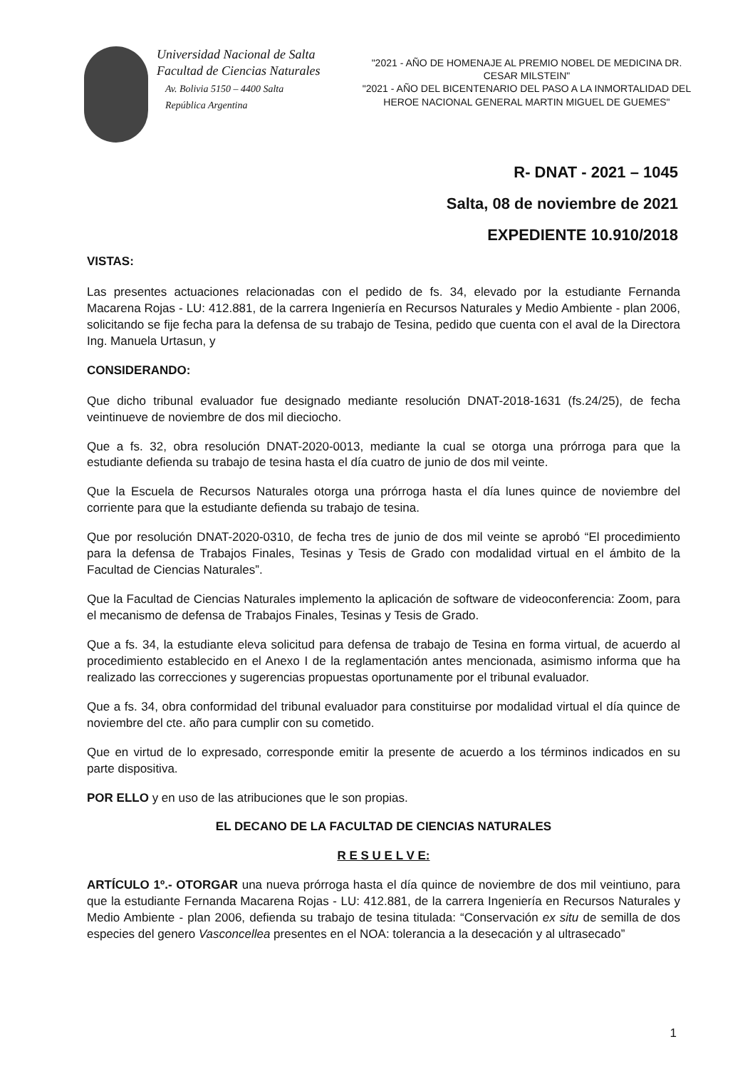Universidad Nacional de Salta
Facultad de Ciencias Naturales
Av. Bolivia 5150 – 4400 Salta
República Argentina
"2021 - AÑO DE HOMENAJE AL PREMIO NOBEL DE MEDICINA DR. CESAR MILSTEIN"
"2021 - AÑO DEL BICENTENARIO DEL PASO A LA INMORTALIDAD DEL HEROE NACIONAL GENERAL MARTIN MIGUEL DE GUEMES"
R- DNAT - 2021 – 1045
Salta, 08 de noviembre de 2021
EXPEDIENTE 10.910/2018
VISTAS:
Las presentes actuaciones relacionadas con el pedido de fs. 34, elevado por la estudiante Fernanda Macarena Rojas - LU: 412.881, de la carrera Ingeniería en Recursos Naturales y Medio Ambiente - plan 2006, solicitando se fije fecha para la defensa de su trabajo de Tesina, pedido que cuenta con el aval de la Directora Ing. Manuela Urtasun, y
CONSIDERANDO:
Que dicho tribunal evaluador fue designado mediante resolución DNAT-2018-1631 (fs.24/25), de fecha veintinueve de noviembre de dos mil dieciocho.
Que a fs. 32, obra resolución DNAT-2020-0013, mediante la cual se otorga una prórroga para que la estudiante defienda su trabajo de tesina hasta el día cuatro de junio de dos mil veinte.
Que la Escuela de Recursos Naturales otorga una prórroga hasta el día lunes quince de noviembre del corriente para que la estudiante defienda su trabajo de tesina.
Que por resolución DNAT-2020-0310, de fecha tres de junio de dos mil veinte se aprobó “El procedimiento para la defensa de Trabajos Finales, Tesinas y Tesis de Grado con modalidad virtual en el ámbito de la Facultad de Ciencias Naturales”.
Que la Facultad de Ciencias Naturales implemento la aplicación de software de videoconferencia: Zoom, para el mecanismo de defensa de Trabajos Finales, Tesinas y Tesis de Grado.
Que a fs. 34, la estudiante eleva solicitud para defensa de trabajo de Tesina en forma virtual, de acuerdo al procedimiento establecido en el Anexo I de la reglamentación antes mencionada, asimismo informa que ha realizado las correcciones y sugerencias propuestas oportunamente por el tribunal evaluador.
Que a fs. 34, obra conformidad del tribunal evaluador para constituirse por modalidad virtual el día quince de noviembre del cte. año para cumplir con su cometido.
Que en virtud de lo expresado, corresponde emitir la presente de acuerdo a los términos indicados en su parte dispositiva.
POR ELLO y en uso de las atribuciones que le son propias.
EL DECANO DE LA FACULTAD DE CIENCIAS NATURALES
R E S U E L V E:
ARTÍCULO 1º.- OTORGAR una nueva prórroga hasta el día quince de noviembre de dos mil veintiuno, para que la estudiante Fernanda Macarena Rojas - LU: 412.881, de la carrera Ingeniería en Recursos Naturales y Medio Ambiente - plan 2006, defienda su trabajo de tesina titulada: “Conservación ex situ de semilla de dos especies del genero Vasconcellea presentes en el NOA: tolerancia a la desecación y al ultrasecado”
1